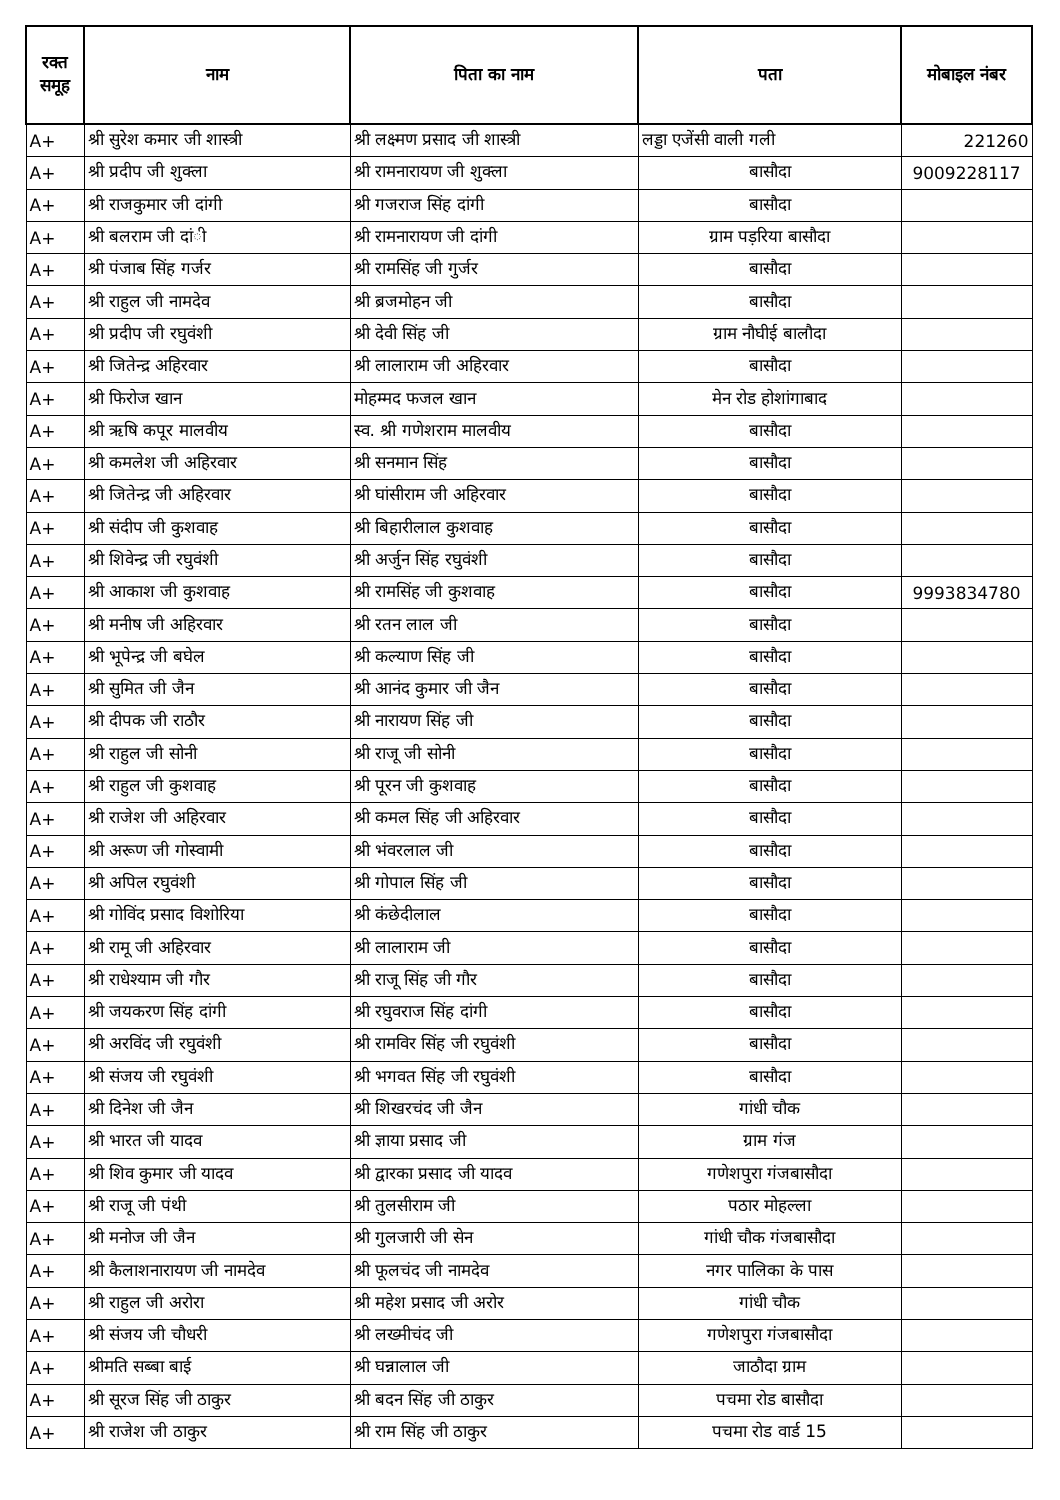| रक्त समूह | नाम | पिता का नाम | पता | मोबाइल नंबर |
| --- | --- | --- | --- | --- |
| A+ | श्री सुरेश कमार जी शास्त्री | श्री लक्ष्मण प्रसाद जी शास्त्री | लड्डा एजेंसी वाली गली | 221260 |
| A+ | श्री प्रदीप जी शुक्ला | श्री रामनारायण जी शुक्ला | बासौदा | 9009228117 |
| A+ | श्री राजकुमार जी दांगी | श्री गजराज सिंह दांगी | बासौदा | |
| A+ | श्री बलराम जी दांी | श्री रामनारायण जी दांगी | ग्राम पड़रिया बासौदा | |
| A+ | श्री पंजाब सिंह गर्जर | श्री रामसिंह जी गुर्जर | बासौदा | |
| A+ | श्री राहुल जी नामदेव | श्री ब्रजमोहन जी | बासौदा | |
| A+ | श्री प्रदीप जी रघुवंशी | श्री देवी सिंह जी | ग्राम नौघीई बालौदा | |
| A+ | श्री जितेन्द्र अहिरवार | श्री लालाराम जी अहिरवार | बासौदा | |
| A+ | श्री फिरोज खान | मोहम्मद फजल खान | मेन रोड होशांगाबाद | |
| A+ | श्री ऋषि कपूर मालवीय | स्व. श्री गणेशराम मालवीय | बासौदा | |
| A+ | श्री कमलेश जी अहिरवार | श्री सनमान सिंह | बासौदा | |
| A+ | श्री जितेन्द्र जी अहिरवार | श्री घांसीराम जी अहिरवार | बासौदा | |
| A+ | श्री संदीप जी कुशवाह | श्री बिहारीलाल कुशवाह | बासौदा | |
| A+ | श्री शिवेन्द्र जी रघुवंशी | श्री अर्जुन सिंह रघुवंशी | बासौदा | |
| A+ | श्री आकाश जी कुशवाह | श्री रामसिंह जी कुशवाह | बासौदा | 9993834780 |
| A+ | श्री मनीष जी अहिरवार | श्री रतन लाल जी | बासौदा | |
| A+ | श्री भूपेन्द्र जी बघेल | श्री कल्याण सिंह जी | बासौदा | |
| A+ | श्री सुमित जी जैन | श्री आनंद कुमार जी जैन | बासौदा | |
| A+ | श्री दीपक जी राठौर | श्री नारायण सिंह जी | बासौदा | |
| A+ | श्री राहुल जी सोनी | श्री राजू जी सोनी | बासौदा | |
| A+ | श्री राहुल जी कुशवाह | श्री पूरन जी कुशवाह | बासौदा | |
| A+ | श्री राजेश जी अहिरवार | श्री कमल सिंह जी अहिरवार | बासौदा | |
| A+ | श्री अरूण जी गोस्वामी | श्री भंवरलाल जी | बासौदा | |
| A+ | श्री अपिल रघुवंशी | श्री गोपाल सिंह जी | बासौदा | |
| A+ | श्री गोविंद प्रसाद विशोरिया | श्री कंछेदीलाल | बासौदा | |
| A+ | श्री रामू जी अहिरवार | श्री लालाराम जी | बासौदा | |
| A+ | श्री राधेश्याम जी गौर | श्री राजू सिंह जी गौर | बासौदा | |
| A+ | श्री जयकरण सिंह दांगी | श्री रघुवराज सिंह दांगी | बासौदा | |
| A+ | श्री अरविंद जी रघुवंशी | श्री रामविर सिंह जी रघुवंशी | बासौदा | |
| A+ | श्री संजय जी रघुवंशी | श्री भगवत सिंह जी रघुवंशी | बासौदा | |
| A+ | श्री दिनेश जी जैन | श्री शिखरचंद जी जैन | गांधी चौक | |
| A+ | श्री भारत जी यादव | श्री ज्ञाया प्रसाद जी | ग्राम गंज | |
| A+ | श्री शिव कुमार जी यादव | श्री द्वारका प्रसाद जी यादव | गणेशपुरा गंजबासौदा | |
| A+ | श्री राजू जी पंथी | श्री तुलसीराम जी | पठार मोहल्ला | |
| A+ | श्री मनोज जी जैन | श्री गुलजारी जी सेन | गांधी चौक गंजबासौदा | |
| A+ | श्री कैलाशनारायण जी नामदेव | श्री फूलचंद जी नामदेव | नगर पालिका के पास | |
| A+ | श्री राहुल जी अरोरा | श्री महेश प्रसाद जी अरोर | गांधी चौक | |
| A+ | श्री संजय जी चौधरी | श्री लख्मीचंद जी | गणेशपुरा गंजबासौदा | |
| A+ | श्रीमति सब्बा बाई | श्री घन्नालाल जी | जाठौदा ग्राम | |
| A+ | श्री सूरज सिंह जी ठाकुर | श्री बदन सिंह जी ठाकुर | पचमा रोड बासौदा | |
| A+ | श्री राजेश जी ठाकुर | श्री राम सिंह जी ठाकुर | पचमा रोड वार्ड 15 | |